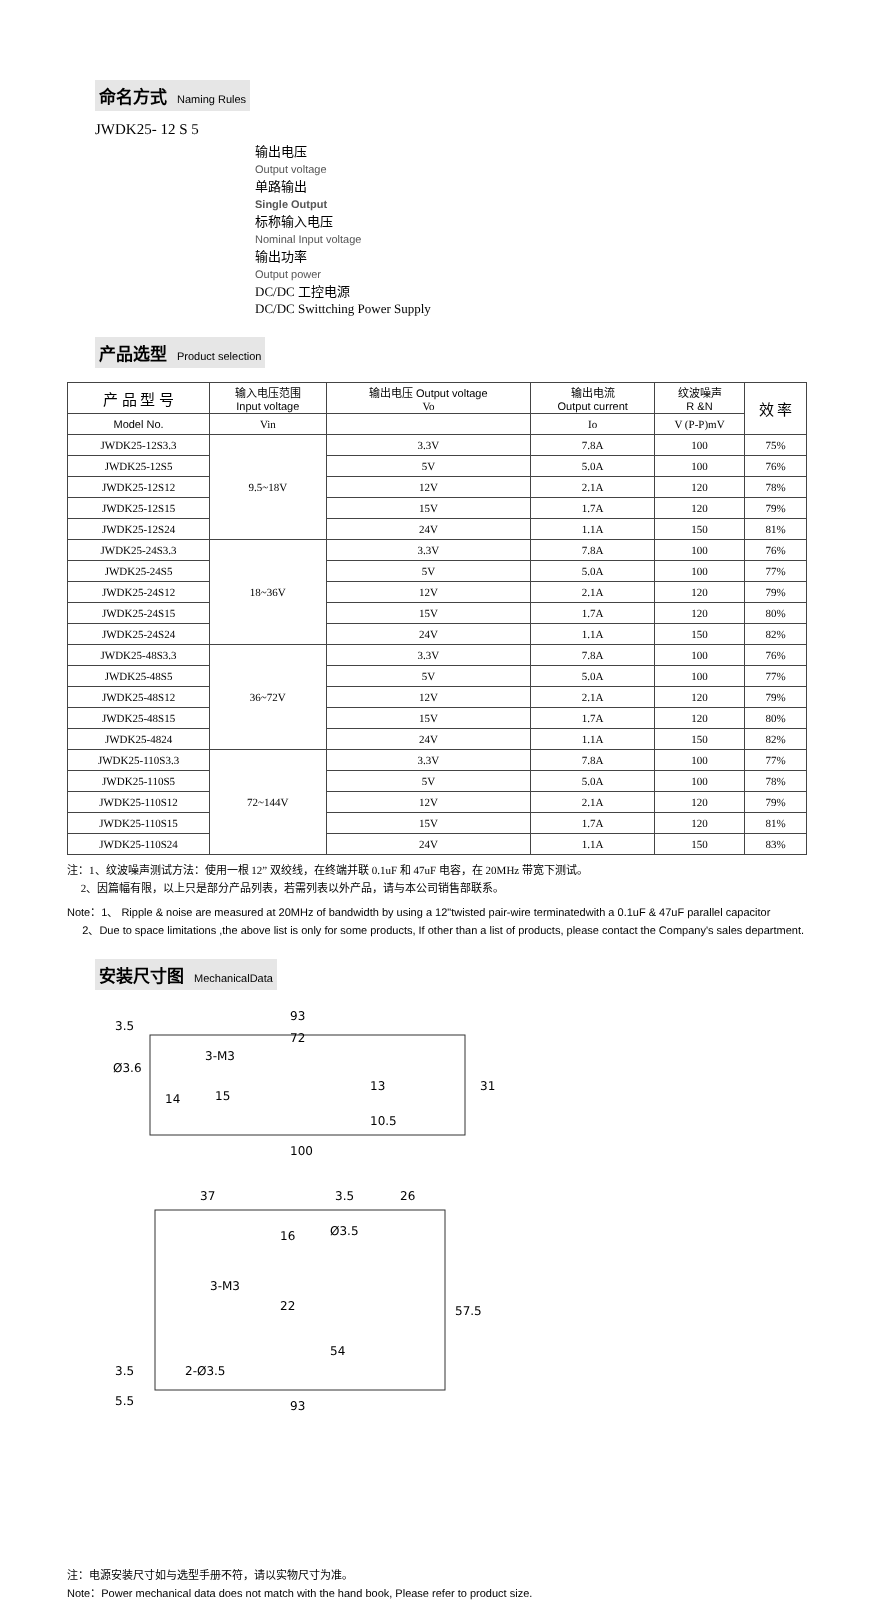命名方式 Naming Rules
JWDK25- 12 S 5
输出电压
Output voltage
单路输出
Single Output
标称输入电压
Nominal Input voltage
输出功率
Output power
DC/DC 工控电源
DC/DC Swittching Power Supply
产品选型 Product selection
| 产 品 型 号 | 输入电压范围 Input voltage | 输出电压 Output voltage Vo | 输出电流 Output current | 纹波噪声 R &N | 效 率 |
| --- | --- | --- | --- | --- | --- |
| Model No. | Vin | | Io | V (P-P)mV | |
| JWDK25-12S3.3 | 9.5~18V | 3.3V | 7.8A | 100 | 75% |
| JWDK25-12S5 | | 5V | 5.0A | 100 | 76% |
| JWDK25-12S12 | | 12V | 2.1A | 120 | 78% |
| JWDK25-12S15 | | 15V | 1.7A | 120 | 79% |
| JWDK25-12S24 | | 24V | 1.1A | 150 | 81% |
| JWDK25-24S3.3 | 18~36V | 3.3V | 7.8A | 100 | 76% |
| JWDK25-24S5 | | 5V | 5.0A | 100 | 77% |
| JWDK25-24S12 | | 12V | 2.1A | 120 | 79% |
| JWDK25-24S15 | | 15V | 1.7A | 120 | 80% |
| JWDK25-24S24 | | 24V | 1.1A | 150 | 82% |
| JWDK25-48S3.3 | 36~72V | 3.3V | 7.8A | 100 | 76% |
| JWDK25-48S5 | | 5V | 5.0A | 100 | 77% |
| JWDK25-48S12 | | 12V | 2.1A | 120 | 79% |
| JWDK25-48S15 | | 15V | 1.7A | 120 | 80% |
| JWDK25-4824 | | 24V | 1.1A | 150 | 82% |
| JWDK25-110S3.3 | 72~144V | 3.3V | 7.8A | 100 | 77% |
| JWDK25-110S5 | | 5V | 5.0A | 100 | 78% |
| JWDK25-110S12 | | 12V | 2.1A | 120 | 79% |
| JWDK25-110S15 | | 15V | 1.7A | 120 | 81% |
| JWDK25-110S24 | | 24V | 1.1A | 150 | 83% |
注：1、纹波噪声测试方法：使用一根 12” 双绞线，在终端并联 0.1uF 和 47uF 电容，在 20MHz 带宽下测试。
2、因篇幅有限，以上只是部分产品列表，若需列表以外产品，请与本公司销售部联系。
Note：1、 Ripple & noise are measured at 20MHz of bandwidth by using a 12"twisted pair-wire terminatedwith a 0.1uF & 47uF parallel capacitor
2、Due to space limitations ,the above list is only for some products, If other than a list of products, please contact the Company's sales department.
安装尺寸图 MechanicalData
93
3.5
72
Ø3.6
3-M3
14
15
13
10.5
31
100
37
3.5
26
16
Ø3.5
3-M3
22
54
57.5
3.5
2-Ø3.5
5.5
93
注：电源安装尺寸如与选型手册不符，请以实物尺寸为准。
Note：Power mechanical data does not match with the hand book, Please refer to product size.